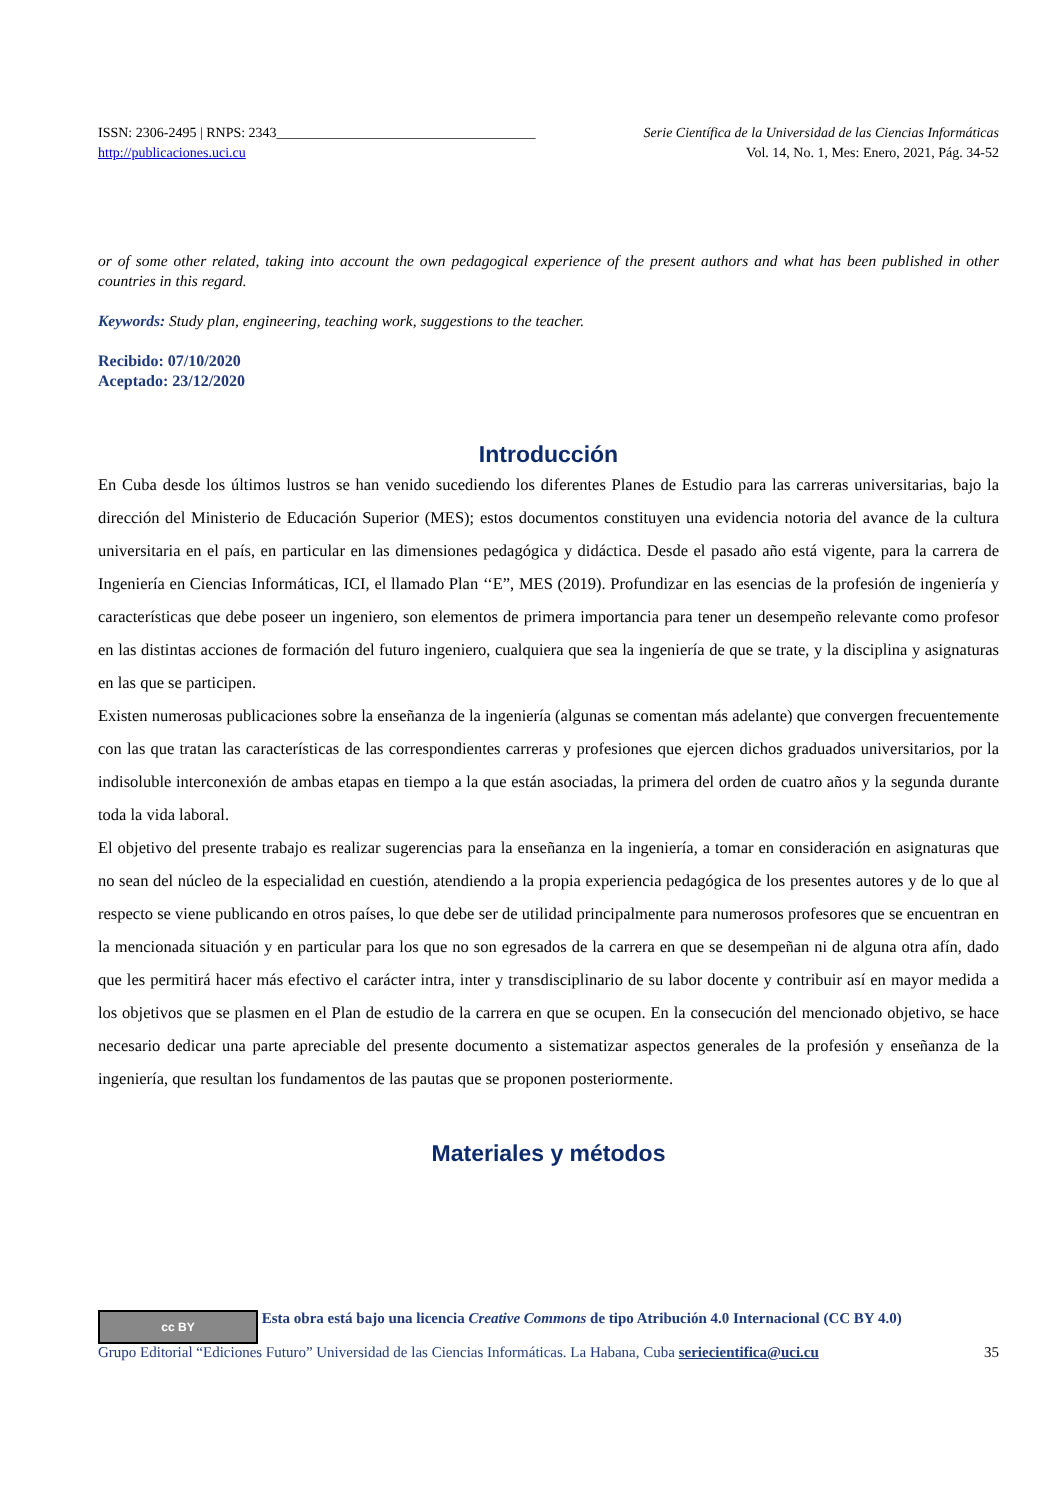ISSN: 2306-2495 | RNPS: 2343_____________________________________ Serie Científica de la Universidad de las Ciencias Informáticas
http://publicaciones.uci.cu Vol. 14, No. 1, Mes: Enero, 2021, Pág. 34-52
or of some other related, taking into account the own pedagogical experience of the present authors and what has been published in other countries in this regard.
Keywords: Study plan, engineering, teaching work, suggestions to the teacher.
Recibido: 07/10/2020
Aceptado: 23/12/2020
Introducción
En Cuba desde los últimos lustros se han venido sucediendo los diferentes Planes de Estudio para las carreras universitarias, bajo la dirección del Ministerio de Educación Superior (MES); estos documentos constituyen una evidencia notoria del avance de la cultura universitaria en el país, en particular en las dimensiones pedagógica y didáctica. Desde el pasado año está vigente, para la carrera de Ingeniería en Ciencias Informáticas, ICI, el llamado Plan ‘‘E”, MES (2019). Profundizar en las esencias de la profesión de ingeniería y características que debe poseer un ingeniero, son elementos de primera importancia para tener un desempeño relevante como profesor en las distintas acciones de formación del futuro ingeniero, cualquiera que sea la ingeniería de que se trate, y la disciplina y asignaturas en las que se participen.
Existen numerosas publicaciones sobre la enseñanza de la ingeniería (algunas se comentan más adelante) que convergen frecuentemente con las que tratan las características de las correspondientes carreras y profesiones que ejercen dichos graduados universitarios, por la indisoluble interconexión de ambas etapas en tiempo a la que están asociadas, la primera del orden de cuatro años y la segunda durante toda la vida laboral.
El objetivo del presente trabajo es realizar sugerencias para la enseñanza en la ingeniería, a tomar en consideración en asignaturas que no sean del núcleo de la especialidad en cuestión, atendiendo a la propia experiencia pedagógica de los presentes autores y de lo que al respecto se viene publicando en otros países, lo que debe ser de utilidad principalmente para numerosos profesores que se encuentran en la mencionada situación y en particular para los que no son egresados de la carrera en que se desempeñan ni de alguna otra afín, dado que les permitirá hacer más efectivo el carácter intra, inter y transdisciplinario de su labor docente y contribuir así en mayor medida a los objetivos que se plasmen en el Plan de estudio de la carrera en que se ocupen. En la consecución del mencionado objetivo, se hace necesario dedicar una parte apreciable del presente documento a sistematizar aspectos generales de la profesión y enseñanza de la ingeniería, que resultan los fundamentos de las pautas que se proponen posteriormente.
Materiales y métodos
cc BY Esta obra está bajo una licencia Creative Commons de tipo Atribución 4.0 Internacional (CC BY 4.0)
Grupo Editorial “Ediciones Futuro” Universidad de las Ciencias Informáticas. La Habana, Cuba seriecientifica@uci.cu 35